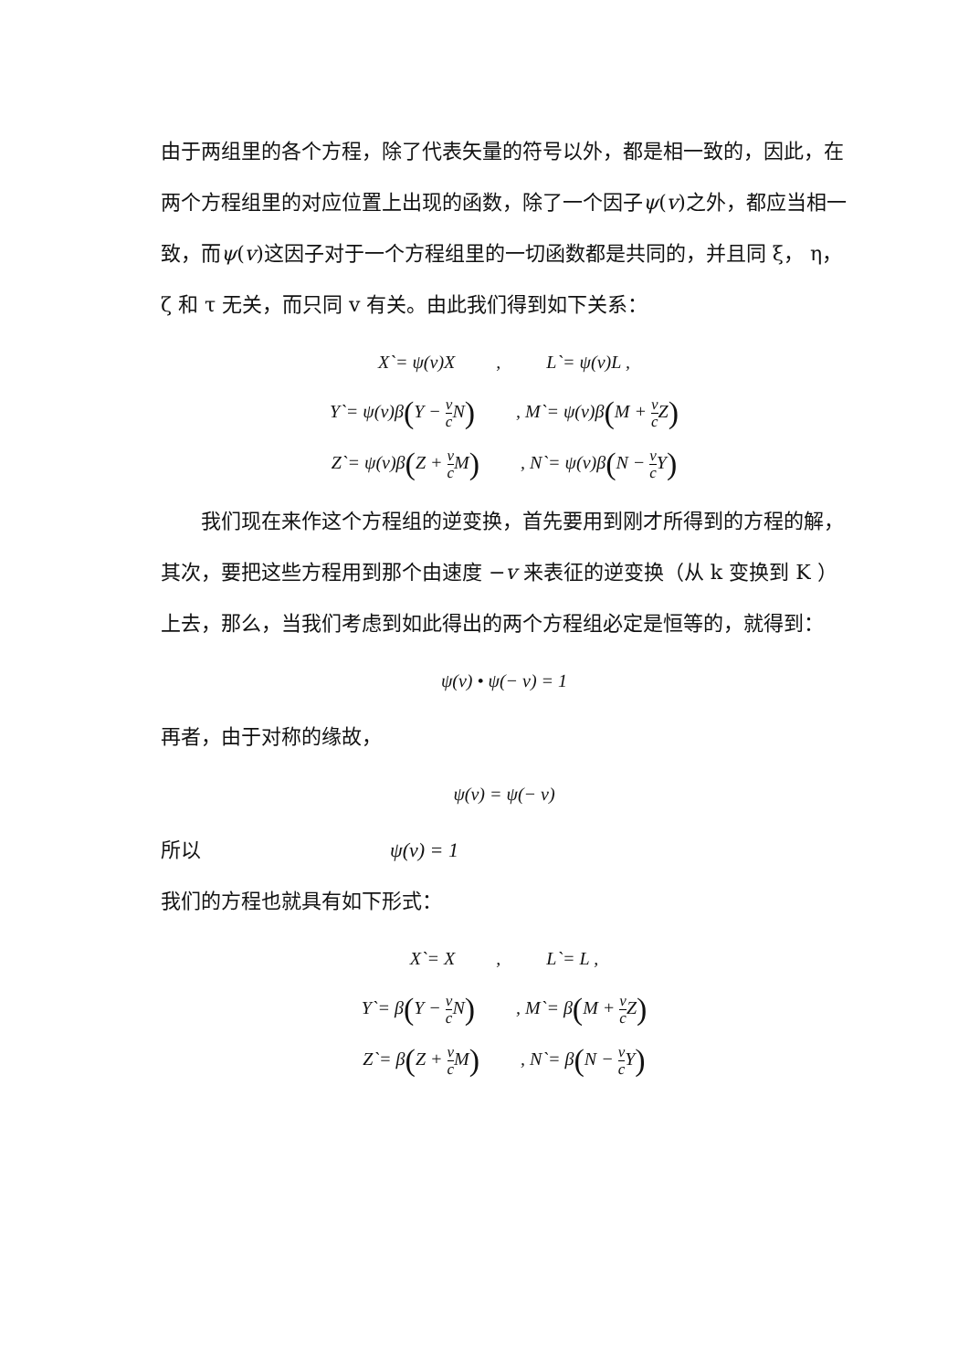由于两组里的各个方程，除了代表矢量的符号以外，都是相一致的，因此，在两个方程组里的对应位置上出现的函数，除了一个因子ψ(v)之外，都应当相一致，而ψ(v)这因子对于一个方程组里的一切函数都是共同的，并且同 ξ， η， ζ 和 τ 无关，而只同 v 有关。由此我们得到如下关系：
X`= ψ(v)X , L`= ψ(v)L ,
Y`= ψ(v)β(Y − v c N) , M`= ψ(v)β(M + v c Z)
Z`= ψ(v)β(Z + v c M) , N`= ψ(v)β(N − v c Y)
　　我们现在来作这个方程组的逆变换，首先要用到刚才所得到的方程的解，其次，要把这些方程用到那个由速度 −v 来表征的逆变换（从 k 变换到 K ）上去，那么，当我们考虑到如此得出的两个方程组必定是恒等的，就得到：
ψ(v) • ψ(− v) = 1
再者，由于对称的缘故，
ψ(v) = ψ(− v)
所以 ψ(v) = 1
我们的方程也就具有如下形式：
X`= X , L`= L ,
Y`= β(Y − v c N) , M`= β(M + v c Z)
Z`= β(Z + v c M) , N`= β(N − v c Y)